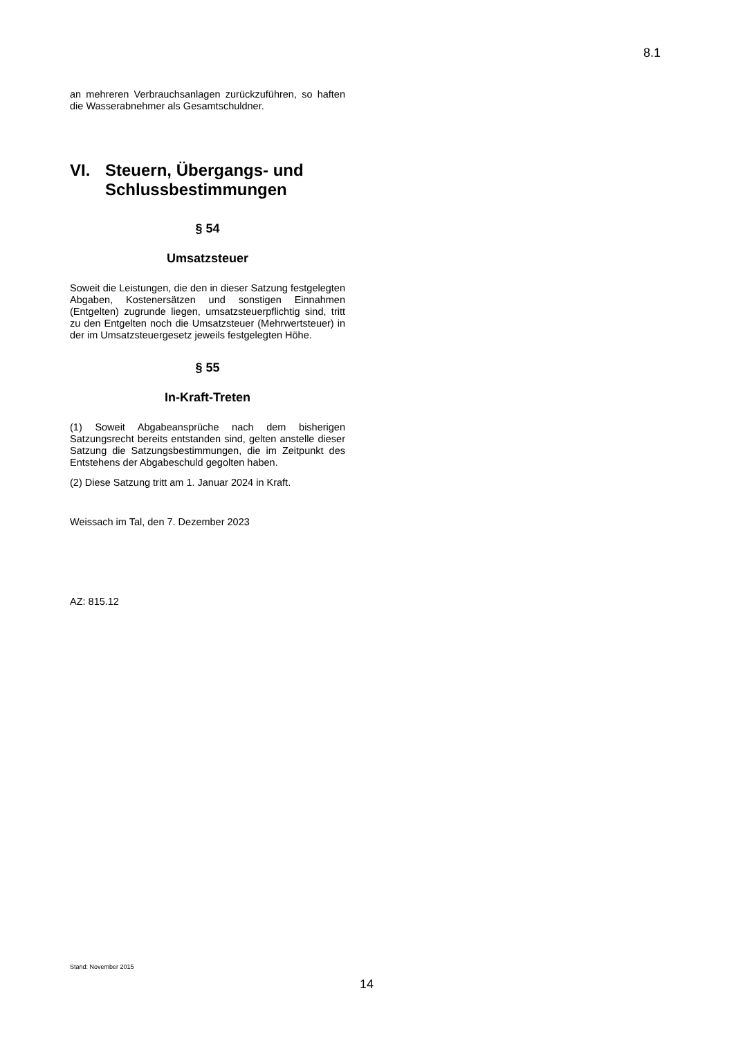8.1
an mehreren Verbrauchsanlagen zurückzuführen, so haften die Wasserabnehmer als Gesamtschuldner.
VI. Steuern, Übergangs- und Schlussbestimmungen
§ 54
Umsatzsteuer
Soweit die Leistungen, die den in dieser Satzung festgelegten Abgaben, Kostenersätzen und sonstigen Einnahmen (Entgelten) zugrunde liegen, umsatzsteuerpflichtig sind, tritt zu den Entgelten noch die Umsatzsteuer (Mehrwertsteuer) in der im Umsatzsteuergesetz jeweils festgelegten Höhe.
§ 55
In-Kraft-Treten
(1) Soweit Abgabeansprüche nach dem bisherigen Satzungsrecht bereits entstanden sind, gelten anstelle dieser Satzung die Satzungsbestimmungen, die im Zeitpunkt des Entstehens der Abgabeschuld gegolten haben.
(2) Diese Satzung tritt am 1. Januar 2024 in Kraft.
Weissach im Tal, den 7. Dezember 2023
AZ: 815.12
Stand: November 2015
14